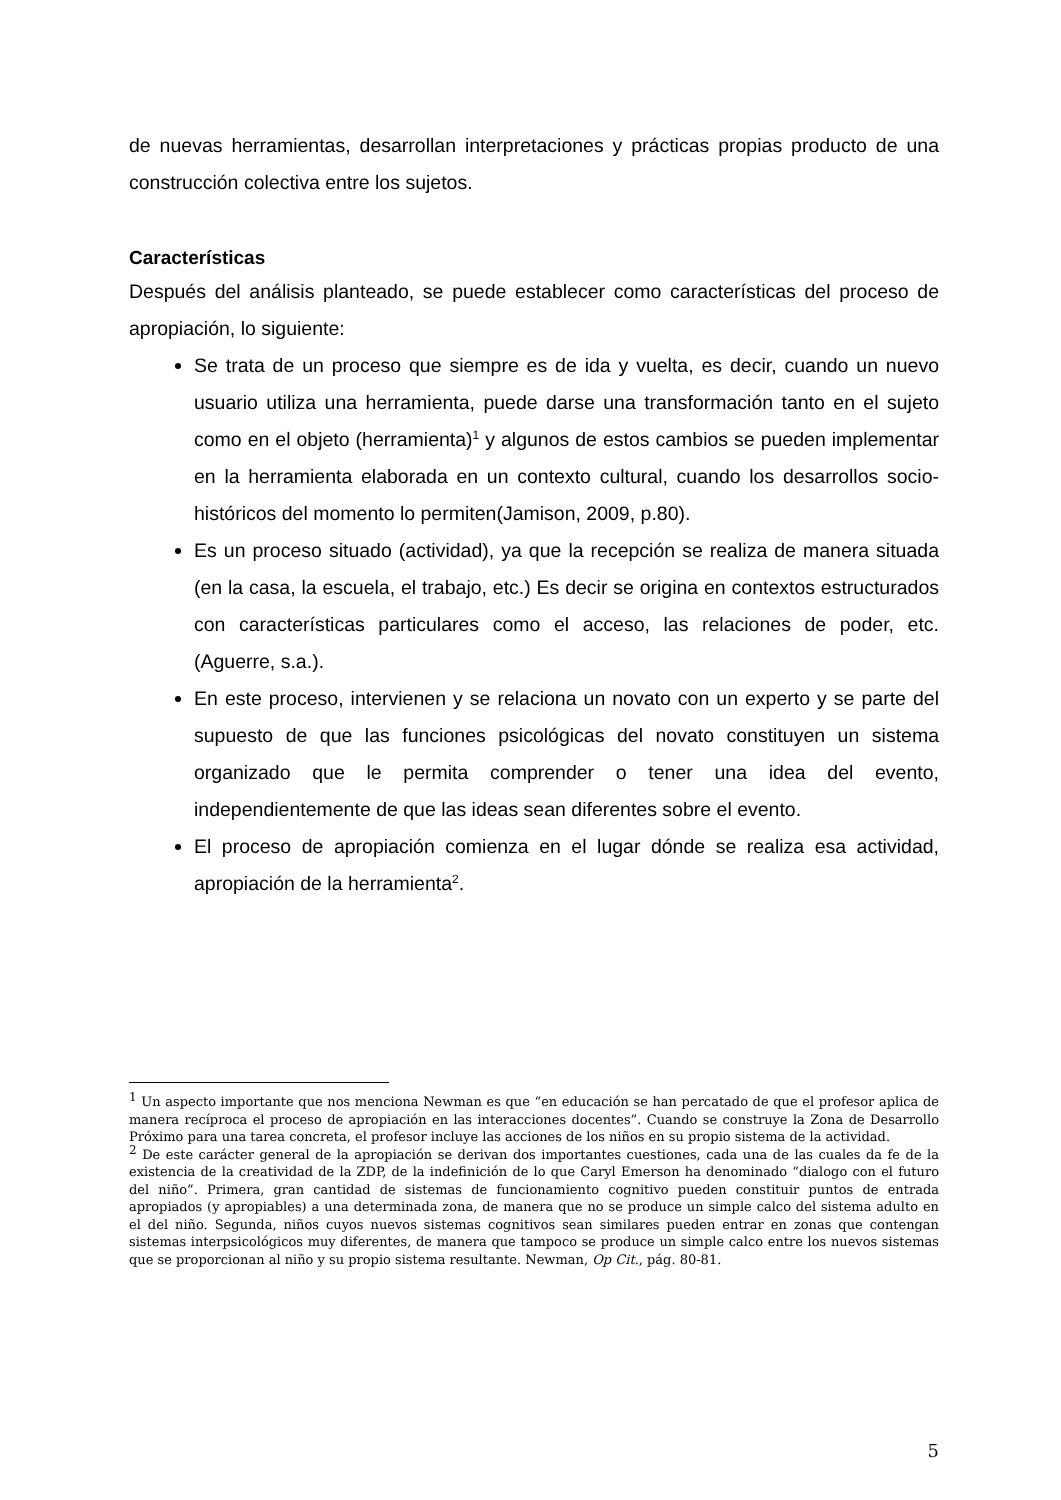de nuevas herramientas, desarrollan interpretaciones y prácticas propias producto de una construcción colectiva entre los sujetos.
Características
Después del análisis planteado, se puede establecer como características del proceso de apropiación, lo siguiente:
Se trata de un proceso que siempre es de ida y vuelta, es decir, cuando un nuevo usuario utiliza una herramienta, puede darse una transformación tanto en el sujeto como en el objeto (herramienta)<sup>1</sup> y algunos de estos cambios se pueden implementar en la herramienta elaborada en un contexto cultural, cuando los desarrollos socio-históricos del momento lo permiten(Jamison, 2009, p.80).
Es un proceso situado (actividad), ya que la recepción se realiza de manera situada (en la casa, la escuela, el trabajo, etc.) Es decir se origina en contextos estructurados con características particulares como el acceso, las relaciones de poder, etc. (Aguerre, s.a.).
En este proceso, intervienen y se relaciona un novato con un experto y se parte del supuesto de que las funciones psicológicas del novato constituyen un sistema organizado que le permita comprender o tener una idea del evento, independientemente de que las ideas sean diferentes sobre el evento.
El proceso de apropiación comienza en el lugar dónde se realiza esa actividad, apropiación de la herramienta<sup>2</sup>.
<sup>1</sup> Un aspecto importante que nos menciona Newman es que “en educación se han percatado de que el profesor aplica de manera recíproca el proceso de apropiación en las interacciones docentes”. Cuando se construye la Zona de Desarrollo Próximo para una tarea concreta, el profesor incluye las acciones de los niños en su propio sistema de la actividad.
<sup>2</sup> De este carácter general de la apropiación se derivan dos importantes cuestiones, cada una de las cuales da fe de la existencia de la creatividad de la ZDP, de la indefinición de lo que Caryl Emerson ha denominado “dialogo con el futuro del niño”. Primera, gran cantidad de sistemas de funcionamiento cognitivo pueden constituir puntos de entrada apropiados (y apropiables) a una determinada zona, de manera que no se produce un simple calco del sistema adulto en el del niño. Segunda, niños cuyos nuevos sistemas cognitivos sean similares pueden entrar en zonas que contengan sistemas interpsicológicos muy diferentes, de manera que tampoco se produce un simple calco entre los nuevos sistemas que se proporcionan al niño y su propio sistema resultante. Newman, Op Cit., pág. 80-81.
5